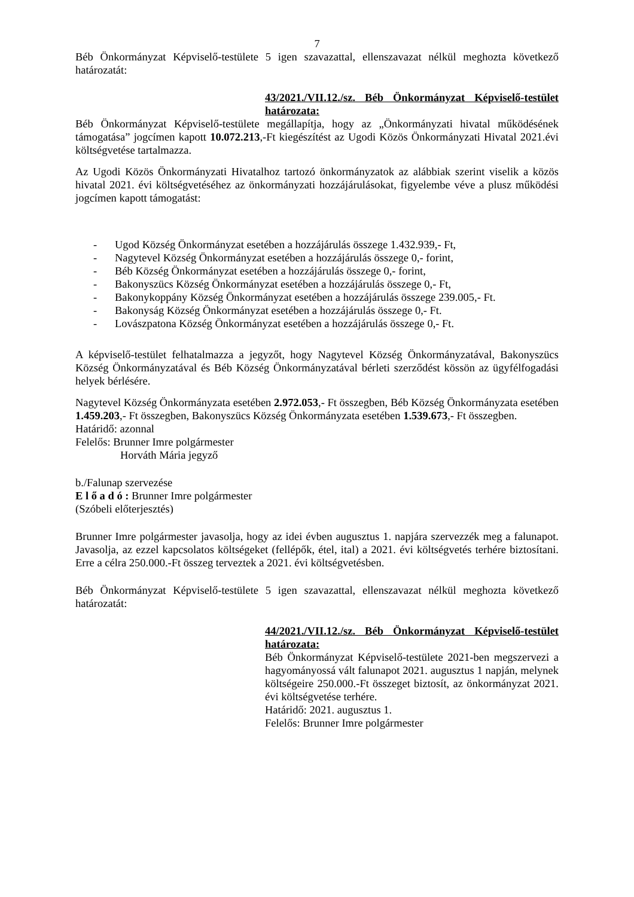7
Béb Önkormányzat Képviselő-testülete 5 igen szavazattal, ellenszavazat nélkül meghozta következő határozatát:
43/2021./VII.12./sz. Béb Önkormányzat Képviselő-testület határozata:
Béb Önkormányzat Képviselő-testülete megállapítja, hogy az „Önkormányzati hivatal működésének támogatása” jogcímen kapott 10.072.213,-Ft kiegészítést az Ugodi Közös Önkormányzati Hivatal 2021.évi költségvetése tartalmazza.
Az Ugodi Közös Önkormányzati Hivatalhoz tartozó önkormányzatok az alábbiak szerint viselik a közös hivatal 2021. évi költségvetéséhez az önkormányzati hozzájárulásokat, figyelembe véve a plusz működési jogcímen kapott támogatást:
- Ugod Község Önkormányzat esetében a hozzájárulás összege 1.432.939,- Ft,
- Nagytevel Község Önkormányzat esetében a hozzájárulás összege 0,- forint,
- Béb Község Önkormányzat esetében a hozzájárulás összege 0,- forint,
- Bakonyszücs Község Önkormányzat esetében a hozzájárulás összege 0,- Ft,
- Bakonykoppány Község Önkormányzat esetében a hozzájárulás összege 239.005,- Ft.
- Bakonyság Község Önkormányzat esetében a hozzájárulás összege 0,- Ft.
- Lovászpatona Község Önkormányzat esetében a hozzájárulás összege 0,- Ft.
A képviselő-testület felhatalmazza a jegyzőt, hogy Nagytevel Község Önkormányzatával, Bakonyszücs Község Önkormányzatával és Béb Község Önkormányzatával bérleti szerződést kössön az ügyfélfogadási helyek bérlésére.
Nagytevel Község Önkormányzata esetében 2.972.053,- Ft összegben, Béb Község Önkormányzata esetében 1.459.203,- Ft összegben, Bakonyszücs Község Önkormányzata esetében 1.539.673,- Ft összegben.
Határidő: azonnal
Felelős: Brunner Imre polgármester
Horváth Mária jegyző
b./Falunap szervezése
E l ő a d ó : Brunner Imre polgármester
(Szóbeli előterjesztés)
Brunner Imre polgármester javasolja, hogy az idei évben augusztus 1. napjára szervezzék meg a falunapot. Javasolja, az ezzel kapcsolatos költségeket (fellépők, étel, ital) a 2021. évi költségvetés terhére biztosítani. Erre a célra 250.000.-Ft összeg terveztek a 2021. évi költségvetésben.
Béb Önkormányzat Képviselő-testülete 5 igen szavazattal, ellenszavazat nélkül meghozta következő határozatát:
44/2021./VII.12./sz. Béb Önkormányzat Képviselő-testület határozata:
Béb Önkormányzat Képviselő-testülete 2021-ben megszervezi a hagyományossá vált falunapot 2021. augusztus 1 napján, melynek költségeire 250.000.-Ft összeget biztosít, az önkormányzat 2021. évi költségvetése terhére.
Határidő: 2021. augusztus 1.
Felelős: Brunner Imre polgármester